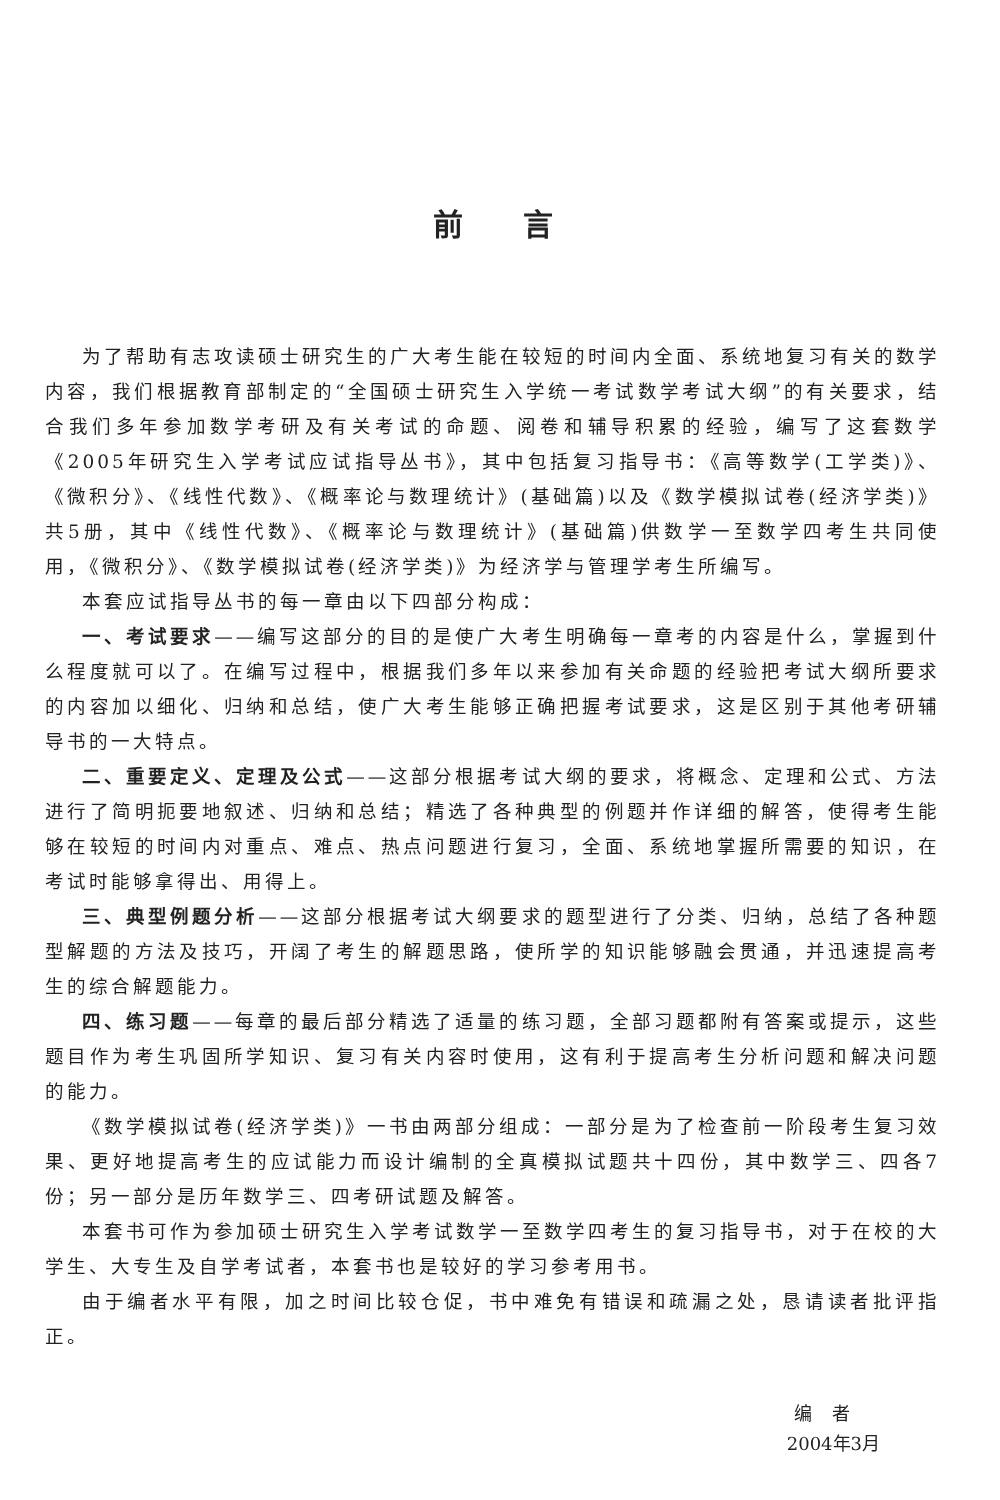前言
为了帮助有志攻读硕士研究生的广大考生能在较短的时间内全面、系统地复习有关的数学内容，我们根据教育部制定的“全国硕士研究生入学统一考试数学考试大纲”的有关要求，结合我们多年参加数学考研及有关考试的命题、阅卷和辅导积累的经验，编写了这套数学《2005年研究生入学考试应试指导丛书》，其中包括复习指导书：《高等数学(工学类)》、《微积分》、《线性代数》、《概率论与数理统计》(基础篇)以及《数学模拟试卷(经济学类)》共5册，其中《线性代数》、《概率论与数理统计》(基础篇)供数学一至数学四考生共同使用，《微积分》、《数学模拟试卷(经济学类)》为经济学与管理学考生所编写。
本套应试指导丛书的每一章由以下四部分构成：
一、考试要求——编写这部分的目的是使广大考生明确每一章考的内容是什么，掌握到什么程度就可以了。在编写过程中，根据我们多年以来参加有关命题的经验把考试大纲所要求的内容加以细化、归纳和总结，使广大考生能够正确把握考试要求，这是区别于其他考研辅导书的一大特点。
二、重要定义、定理及公式——这部分根据考试大纲的要求，将概念、定理和公式、方法进行了简明扼要地叙述、归纳和总结；精选了各种典型的例题并作详细的解答，使得考生能够在较短的时间内对重点、难点、热点问题进行复习，全面、系统地掌握所需要的知识，在考试时能够拿得出、用得上。
三、典型例题分析——这部分根据考试大纲要求的题型进行了分类、归纳，总结了各种题型解题的方法及技巧，开阔了考生的解题思路，使所学的知识能够融会贯通，并迅速提高考生的综合解题能力。
四、练习题——每章的最后部分精选了适量的练习题，全部习题都附有答案或提示，这些题目作为考生巩固所学知识、复习有关内容时使用，这有利于提高考生分析问题和解决问题的能力。
《数学模拟试卷(经济学类)》一书由两部分组成：一部分是为了检查前一阶段考生复习效果、更好地提高考生的应试能力而设计编制的全真模拟试题共十四份，其中数学三、四各7份；另一部分是历年数学三、四考研试题及解答。
本套书可作为参加硕士研究生入学考试数学一至数学四考生的复习指导书，对于在校的大学生、大专生及自学考试者，本套书也是较好的学习参考用书。
由于编者水平有限，加之时间比较仓促，书中难免有错误和疏漏之处，恳请读者批评指正。
编者
2004年3月